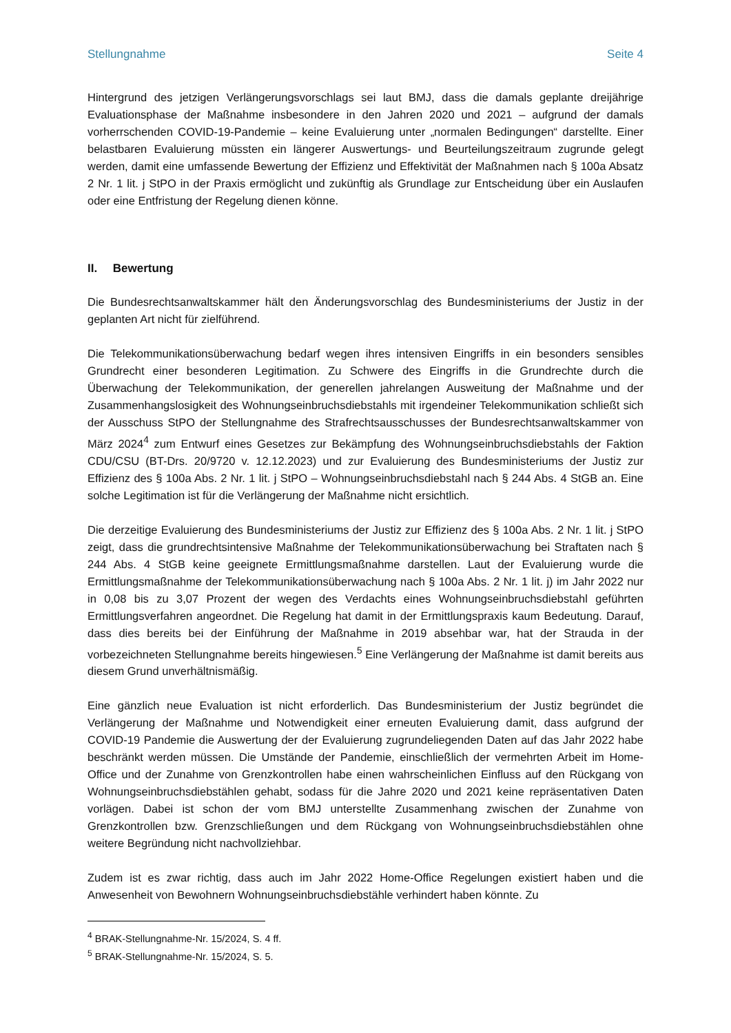Stellungnahme Seite 4
Hintergrund des jetzigen Verlängerungsvorschlags sei laut BMJ, dass die damals geplante dreijährige Evaluationsphase der Maßnahme insbesondere in den Jahren 2020 und 2021 – aufgrund der damals vorherrschenden COVID-19-Pandemie – keine Evaluierung unter „normalen Bedingungen“ darstellte. Einer belastbaren Evaluierung müssten ein längerer Auswertungs- und Beurteilungszeitraum zugrunde gelegt werden, damit eine umfassende Bewertung der Effizienz und Effektivität der Maßnahmen nach § 100a Absatz 2 Nr. 1 lit. j StPO in der Praxis ermöglicht und zukünftig als Grundlage zur Entscheidung über ein Auslaufen oder eine Entfristung der Regelung dienen könne.
II. Bewertung
Die Bundesrechtsanwaltskammer hält den Änderungsvorschlag des Bundesministeriums der Justiz in der geplanten Art nicht für zielführend.
Die Telekommunikationsüberwachung bedarf wegen ihres intensiven Eingriffs in ein besonders sensibles Grundrecht einer besonderen Legitimation. Zu Schwere des Eingriffs in die Grundrechte durch die Überwachung der Telekommunikation, der generellen jahrelangen Ausweitung der Maßnahme und der Zusammenhangslosigkeit des Wohnungseinbruchsdiebstahls mit irgendeiner Telekommunikation schließt sich der Ausschuss StPO der Stellungnahme des Strafrechtsausschusses der Bundesrechtsanwaltskammer von März 2024<sup>4</sup> zum Entwurf eines Gesetzes zur Bekämpfung des Wohnungseinbruchsdiebstahls der Faktion CDU/CSU (BT-Drs. 20/9720 v. 12.12.2023) und zur Evaluierung des Bundesministeriums der Justiz zur Effizienz des § 100a Abs. 2 Nr. 1 lit. j StPO – Wohnungseinbruchsdiebstahl nach § 244 Abs. 4 StGB an. Eine solche Legitimation ist für die Verlängerung der Maßnahme nicht ersichtlich.
Die derzeitige Evaluierung des Bundesministeriums der Justiz zur Effizienz des § 100a Abs. 2 Nr. 1 lit. j StPO zeigt, dass die grundrechtsintensive Maßnahme der Telekommunikationsüberwachung bei Straftaten nach § 244 Abs. 4 StGB keine geeignete Ermittlungsmaßnahme darstellen. Laut der Evaluierung wurde die Ermittlungsmaßnahme der Telekommunikationsüberwachung nach § 100a Abs. 2 Nr. 1 lit. j) im Jahr 2022 nur in 0,08 bis zu 3,07 Prozent der wegen des Verdachts eines Wohnungseinbruchsdiebstahl geführten Ermittlungsverfahren angeordnet. Die Regelung hat damit in der Ermittlungspraxis kaum Bedeutung. Darauf, dass dies bereits bei der Einführung der Maßnahme in 2019 absehbar war, hat der Strauda in der vorbezeichneten Stellungnahme bereits hingewiesen.<sup>5</sup> Eine Verlängerung der Maßnahme ist damit bereits aus diesem Grund unverhältnismäßig.
Eine gänzlich neue Evaluation ist nicht erforderlich. Das Bundesministerium der Justiz begründet die Verlängerung der Maßnahme und Notwendigkeit einer erneuten Evaluierung damit, dass aufgrund der COVID-19 Pandemie die Auswertung der der Evaluierung zugrundeliegenden Daten auf das Jahr 2022 habe beschränkt werden müssen. Die Umstände der Pandemie, einschließlich der vermehrten Arbeit im Home-Office und der Zunahme von Grenzkontrollen habe einen wahrscheinlichen Einfluss auf den Rückgang von Wohnungseinbruchsdiebstählen gehabt, sodass für die Jahre 2020 und 2021 keine repräsentativen Daten vorlägen. Dabei ist schon der vom BMJ unterstellte Zusammenhang zwischen der Zunahme von Grenzkontrollen bzw. Grenzschließungen und dem Rückgang von Wohnungseinbruchsdiebstählen ohne weitere Begründung nicht nachvollziehbar.
Zudem ist es zwar richtig, dass auch im Jahr 2022 Home-Office Regelungen existiert haben und die Anwesenheit von Bewohnern Wohnungseinbruchsdiebstähle verhindert haben könnte. Zu
<sup>4</sup> BRAK-Stellungnahme-Nr. 15/2024, S. 4 ff.
<sup>5</sup> BRAK-Stellungnahme-Nr. 15/2024, S. 5.